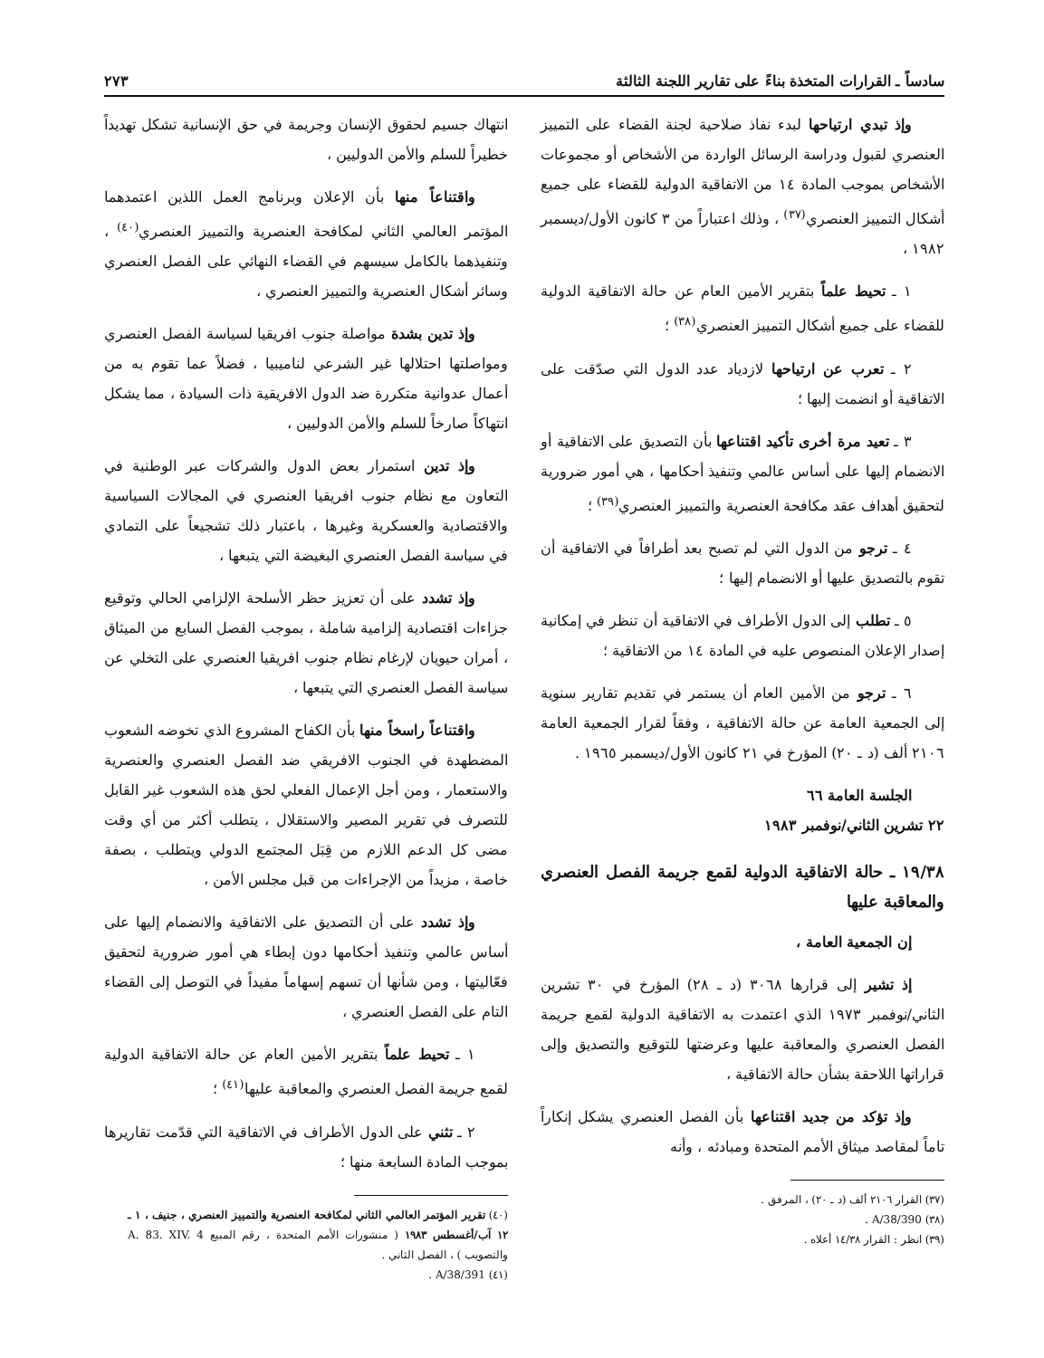سادساً ـ القرارات المتخذة بناءً على تقارير اللجنة الثالثة ٢٧٣
وإذ تبدي ارتياحها لبدء نفاذ صلاحية لجنة القضاء على التمييز العنصري لقبول ودراسة الرسائل الواردة من الأشخاص أو مجموعات الأشخاص بموجب المادة ١٤ من الاتفاقية الدولية للقضاء على جميع أشكال التمييز العنصري<sup>(٣٧)</sup> ، وذلك اعتباراً من ٣ كانون الأول/ديسمبر ١٩٨٢ ،
١ ـ تحيط علماً بتقرير الأمين العام عن حالة الاتفاقية الدولية للقضاء على جميع أشكال التمييز العنصري<sup>(٣٨)</sup> ؛
٢ ـ تعرب عن ارتياحها لازدياد عدد الدول التي صدّقت على الاتفاقية أو انضمت إليها ؛
٣ ـ تعيد مرة أخرى تأكيد اقتناعها بأن التصديق على الاتفاقية أو الانضمام إليها على أساس عالمي وتنفيذ أحكامها ، هي أمور ضرورية لتحقيق أهداف عقد مكافحة العنصرية والتمييز العنصري<sup>(٣٩)</sup> ؛
٤ ـ ترجو من الدول التي لم تصبح بعد أطرافاً في الاتفاقية أن تقوم بالتصديق عليها أو الانضمام إليها ؛
٥ ـ تطلب إلى الدول الأطراف في الاتفاقية أن تنظر في إمكانية إصدار الإعلان المنصوص عليه في المادة ١٤ من الاتفاقية ؛
٦ ـ ترجو من الأمين العام أن يستمر في تقديم تقارير سنوية إلى الجمعية العامة عن حالة الاتفاقية ، وفقاً لقرار الجمعية العامة ٢١٠٦ ألف (د ـ ٢٠) المؤرخ في ٢١ كانون الأول/ديسمبر ١٩٦٥ .
الجلسة العامة ٦٦
٢٢ تشرين الثاني/نوفمبر ١٩٨٣
١٩/٣٨ ـ حالة الاتفاقية الدولية لقمع جريمة الفصل العنصري والمعاقبة عليها
إن الجمعية العامة ،
إذ تشير إلى قرارها ٣٠٦٨ (د ـ ٢٨) المؤرخ في ٣٠ تشرين الثاني/نوفمبر ١٩٧٣ الذي اعتمدت به الاتفاقية الدولية لقمع جريمة الفصل العنصري والمعاقبة عليها وعرضتها للتوقيع والتصديق وإلى قراراتها اللاحقة بشأن حالة الاتفاقية ،
وإذ تؤكد من جديد اقتناعها بأن الفصل العنصري يشكل إنكاراً تاماً لمقاصد ميثاق الأمم المتحدة ومبادئه ، وأنه
(٣٧) القرار ٢١٠٦ ألف (د ـ ٢٠) ، المرفق .
(٣٨) A/38/390 .
(٣٩) انظر : القرار ١٤/٣٨ أعلاه .
انتهاك جسيم لحقوق الإنسان وجريمة في حق الإنسانية تشكل تهديداً خطيراً للسلم والأمن الدوليين ،
واقتناعاً منها بأن الإعلان وبرنامج العمل اللذين اعتمدهما المؤتمر العالمي الثاني لمكافحة العنصرية والتمييز العنصري<sup>(٤٠)</sup> ، وتنفيذهما بالكامل سيسهم في القضاء النهائي على الفصل العنصري وسائر أشكال العنصرية والتمييز العنصري ،
وإذ تدين بشدة مواصلة جنوب افريقيا لسياسة الفصل العنصري ومواصلتها احتلالها غير الشرعي لناميبيا ، فضلاً عما تقوم به من أعمال عدوانية متكررة ضد الدول الافريقية ذات السيادة ، مما يشكل انتهاكاً صارخاً للسلم والأمن الدوليين ،
وإذ تدين استمرار بعض الدول والشركات عبر الوطنية في التعاون مع نظام جنوب افريقيا العنصري في المجالات السياسية والاقتصادية والعسكرية وغيرها ، باعتبار ذلك تشجيعاً على التمادي في سياسة الفصل العنصري البغيضة التي يتبعها ،
وإذ تشدد على أن تعزيز حظر الأسلحة الإلزامي الحالي وتوقيع جزاءات اقتصادية إلزامية شاملة ، بموجب الفصل السابع من الميثاق ، أمران حيويان لإرغام نظام جنوب افريقيا العنصري على التخلي عن سياسة الفصل العنصري التي يتبعها ،
واقتناعاً راسخاً منها بأن الكفاح المشروع الذي تخوضه الشعوب المضطهدة في الجنوب الافريقي ضد الفصل العنصري والعنصرية والاستعمار ، ومن أجل الإعمال الفعلي لحق هذه الشعوب غير القابل للتصرف في تقرير المصير والاستقلال ، يتطلب أكثر من أي وقت مضى كل الدعم اللازم من قِبَل المجتمع الدولي ويتطلب ، بصفة خاصة ، مزيداً من الإجراءات من قبل مجلس الأمن ،
وإذ تشدد على أن التصديق على الاتفاقية والانضمام إليها على أساس عالمي وتنفيذ أحكامها دون إبطاء هي أمور ضرورية لتحقيق فعّاليتها ، ومن شأنها أن تسهم إسهاماً مفيداً في التوصل إلى القضاء التام على الفصل العنصري ،
١ ـ تحيط علماً بتقرير الأمين العام عن حالة الاتفاقية الدولية لقمع جريمة الفصل العنصري والمعاقبة عليها<sup>(٤١)</sup> ؛
٢ ـ تثني على الدول الأطراف في الاتفاقية التي قدّمت تقاريرها بموجب المادة السابعة منها ؛
(٤٠) تقرير المؤتمر العالمي الثاني لمكافحة العنصرية والتمييز العنصري ، جنيف ، ١ ـ ١٢ آب/أغسطس ١٩٨٣ ( منشورات الأمم المتحدة ، رقم المبيع A. 83. XIV. 4 والتصويب ) ، الفصل الثاني .
(٤١) A/38/391 .